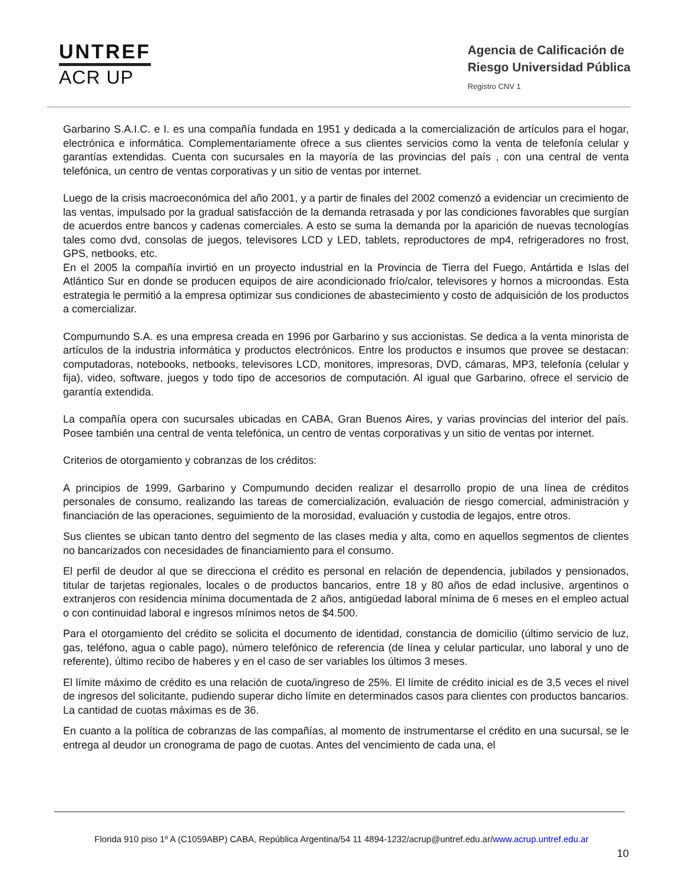UNTREF
ACR UP
Agencia de Calificación de
Riesgo Universidad Pública
Registro CNV 1
Garbarino S.A.I.C. e I. es una compañía fundada en 1951 y dedicada a la comercialización de artículos para el hogar, electrónica e informática. Complementariamente ofrece a sus clientes servicios como la venta de telefonía celular y garantías extendidas. Cuenta con sucursales en la mayoría de las provincias del país , con una central de venta telefónica, un centro de ventas corporativas y un sitio de ventas por internet.
Luego de la crisis macroeconómica del año 2001, y a partir de finales del 2002 comenzó a evidenciar un crecimiento de las ventas, impulsado por la gradual satisfacción de la demanda retrasada y por las condiciones favorables que surgían de acuerdos entre bancos y cadenas comerciales. A esto se suma la demanda por la aparición de nuevas tecnologías tales como dvd, consolas de juegos, televisores LCD y LED, tablets, reproductores de mp4, refrigeradores no frost, GPS, netbooks, etc.
En el 2005 la compañía invirtió en un proyecto industrial en la Provincia de Tierra del Fuego, Antártida e Islas del Atlántico Sur en donde se producen equipos de aire acondicionado frío/calor, televisores y hornos a microondas. Esta estrategia le permitió a la empresa optimizar sus condiciones de abastecimiento y costo de adquisición de los productos a comercializar.
Compumundo S.A. es una empresa creada en 1996 por Garbarino y sus accionistas. Se dedica a la venta minorista de artículos de la industria informática y productos electrónicos. Entre los productos e insumos que provee se destacan: computadoras, notebooks, netbooks, televisores LCD, monitores, impresoras, DVD, cámaras, MP3, telefonía (celular y fija), video, software, juegos y todo tipo de accesorios de computación. Al igual que Garbarino, ofrece el servicio de garantía extendida.
La compañía opera con sucursales ubicadas en CABA, Gran Buenos Aires, y varias provincias del interior del país. Posee también una central de venta telefónica, un centro de ventas corporativas y un sitio de ventas por internet.
Criterios de otorgamiento y cobranzas de los créditos:
A principios de 1999, Garbarino y Compumundo deciden realizar el desarrollo propio de una línea de créditos personales de consumo, realizando las tareas de comercialización, evaluación de riesgo comercial, administración y financiación de las operaciones, seguimiento de la morosidad, evaluación y custodia de legajos, entre otros.
Sus clientes se ubican tanto dentro del segmento de las clases media y alta, como en aquellos segmentos de clientes no bancarizados con necesidades de financiamiento para el consumo.
El perfil de deudor al que se direcciona el crédito es personal en relación de dependencia, jubilados y pensionados, titular de tarjetas regionales, locales o de productos bancarios, entre 18 y 80 años de edad inclusive, argentinos o extranjeros con residencia mínima documentada de 2 años, antigüedad laboral mínima de 6 meses en el empleo actual o con continuidad laboral e ingresos mínimos netos de $4.500.
Para el otorgamiento del crédito se solicita el documento de identidad, constancia de domicilio (último servicio de luz, gas, teléfono, agua o cable pago), número telefónico de referencia (de línea y celular particular, uno laboral y uno de referente), último recibo de haberes y en el caso de ser variables los últimos 3 meses.
El límite máximo de crédito es una relación de cuota/ingreso de 25%. El límite de crédito inicial es de 3,5 veces el nivel de ingresos del solicitante, pudiendo superar dicho límite en determinados casos para clientes con productos bancarios. La cantidad de cuotas máximas es de 36.
En cuanto a la política de cobranzas de las compañías, al momento de instrumentarse el crédito en una sucursal, se le entrega al deudor un cronograma de pago de cuotas. Antes del vencimiento de cada una, el
Florida 910 piso 1º A (C1059ABP) CABA, República Argentina/54 11 4894-1232/acrup@untref.edu.ar/www.acrup.untref.edu.ar
10